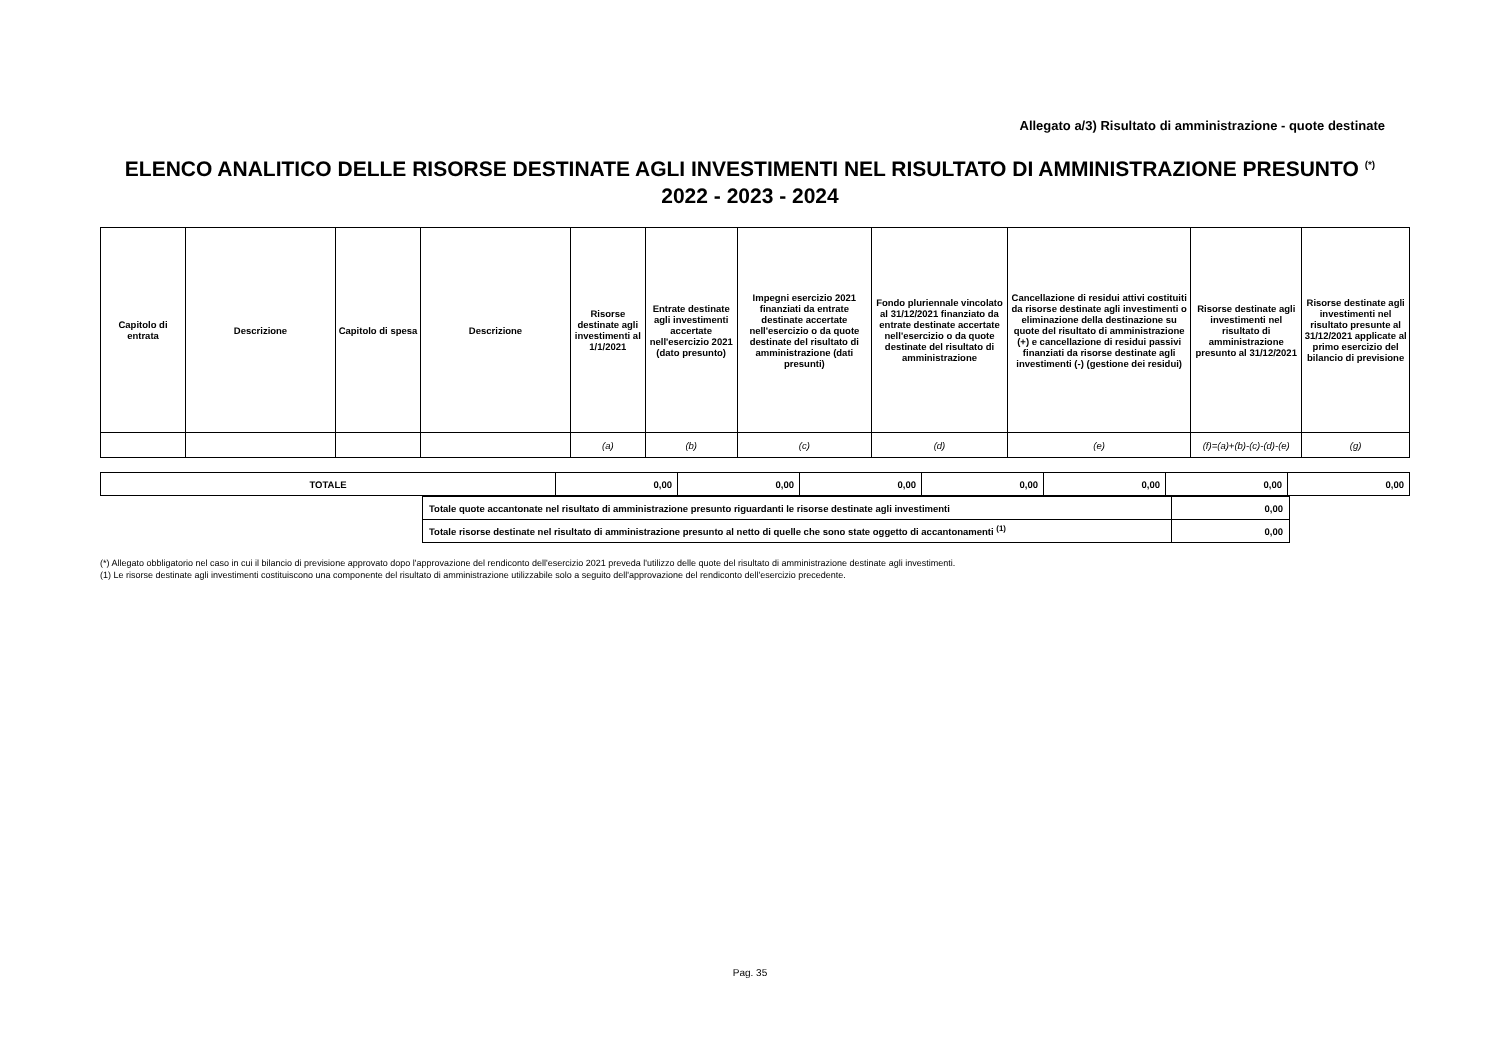Allegato a/3) Risultato di amministrazione - quote destinate
ELENCO ANALITICO DELLE RISORSE DESTINATE AGLI INVESTIMENTI NEL RISULTATO DI AMMINISTRAZIONE PRESUNTO <sup>(*)</sup>
2022 - 2023 - 2024
| Capitolo di entrata | Descrizione | Capitolo di spesa | Descrizione | Risorse destinate agli investimenti al 1/1/2021 | Entrate destinate agli investimenti accertate nell'esercizio 2021 (dato presunto) | Impegni esercizio 2021 finanziati da entrate destinate accertate nell'esercizio o da quote destinate del risultato di amministrazione (dati presunti) | Fondo pluriennale vincolato al 31/12/2021 finanziato da entrate destinate accertate nell'esercizio o da quote destinate del risultato di amministrazione | Cancellazione di residui attivi costituiti da risorse destinate agli investimenti o eliminazione della destinazione su quote del risultato di amministrazione (+) e cancellazione di residui passivi finanziati da risorse destinate agli investimenti (-) (gestione dei residui) | Risorse destinate agli investimenti nel risultato di amministrazione presunto al 31/12/2021 | Risorse destinate agli investimenti nel risultato presunte al 31/12/2021 applicate al primo esercizio del bilancio di previsione |
| --- | --- | --- | --- | --- | --- | --- | --- | --- | --- | --- |
| | | | | (a) | (b) | (c) | (d) | (e) | (f)=(a)+(b)-(c)-(d)-(e) | (g) |
| TOTALE | 0,00 | 0,00 | 0,00 | 0,00 | 0,00 | 0,00 | 0,00 |
| Totale quote accantonate nel risultato di amministrazione presunto riguardanti le risorse destinate agli investimenti | 0,00 |
| Totale risorse destinate nel risultato di amministrazione presunto al netto di quelle che sono state oggetto di accantonamenti <sup>(1)</sup> | 0,00 |
(*) Allegato obbligatorio nel caso in cui il bilancio di previsione approvato dopo l'approvazione del rendiconto dell'esercizio 2021 preveda l'utilizzo delle quote del risultato di amministrazione destinate agli investimenti.
(1) Le risorse destinate agli investimenti costituiscono una componente del risultato di amministrazione utilizzabile solo a seguito dell'approvazione del rendiconto dell'esercizio precedente.
Pag. 35